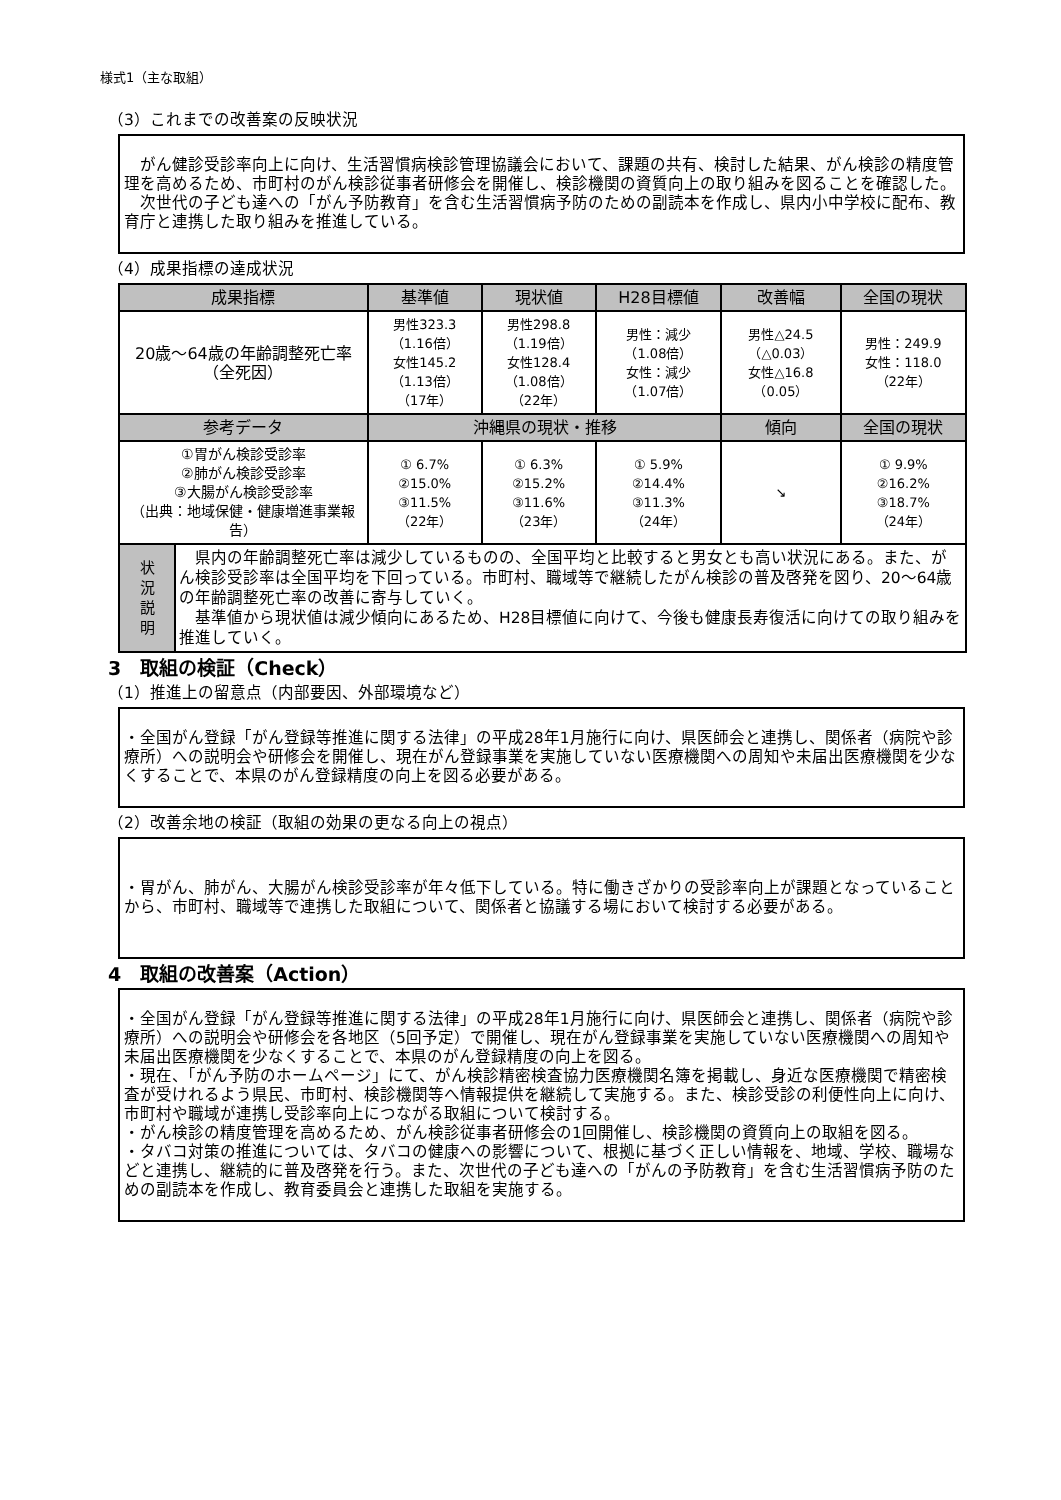様式1（主な取組）
（3）これまでの改善案の反映状況
　がん健診受診率向上に向け、生活習慣病検診管理協議会において、課題の共有、検討した結果、がん検診の精度管理を高めるため、市町村のがん検診従事者研修会を開催し、検診機関の資質向上の取り組みを図ることを確認した。
　次世代の子ども達への「がん予防教育」を含む生活習慣病予防のための副読本を作成し、県内小中学校に配布、教育庁と連携した取り組みを推進している。
（4）成果指標の達成状況
| 成果指標 | | 基準値 | 現状値 | H28目標値 | 改善幅 | 全国の現状 |
| --- | --- | --- | --- | --- | --- | --- |
| 20歳～64歳の年齢調整死亡率 （全死因） | | 男性323.3 （1.16倍） 女性145.2 （1.13倍） （17年） | 男性298.8 （1.19倍） 女性128.4 （1.08倍） （22年） | 男性：減少 （1.08倍） 女性：減少 （1.07倍） | 男性△24.5 （△0.03） 女性△16.8 （0.05） | 男性：249.9 女性：118.0 （22年） |
| 参考データ | | 沖縄県の現状・推移 | | | 傾向 | 全国の現状 |
| ①胃がん検診受診率 ②肺がん検診受診率 ③大腸がん検診受診率 （出典：地域保健・健康増進事業報告） | | ① 6.7% ②15.0% ③11.5% （22年） | ① 6.3% ②15.2% ③11.6% （23年） | ① 5.9% ②14.4% ③11.3% （24年） | ↘ | ① 9.9% ②16.2% ③18.7% （24年） |
| 状 況 説 明 | 県内の年齢調整死亡率は減少しているものの、全国平均と比較すると男女とも高い状況にある。また、がん検診受診率は全国平均を下回っている。市町村、職域等で継続したがん検診の普及啓発を図り、20～64歳の年齢調整死亡率の改善に寄与していく。 基準値から現状値は減少傾向にあるため、H28目標値に向けて、今後も健康長寿復活に向けての取り組みを推進していく。 | | | | | |
3　取組の検証（Check）
（1）推進上の留意点（内部要因、外部環境など）
・全国がん登録「がん登録等推進に関する法律」の平成28年1月施行に向け、県医師会と連携し、関係者（病院や診療所）への説明会や研修会を開催し、現在がん登録事業を実施していない医療機関への周知や未届出医療機関を少なくすることで、本県のがん登録精度の向上を図る必要がある。
（2）改善余地の検証（取組の効果の更なる向上の視点）
・胃がん、肺がん、大腸がん検診受診率が年々低下している。特に働きざかりの受診率向上が課題となっていることから、市町村、職域等で連携した取組について、関係者と協議する場において検討する必要がある。
4　取組の改善案（Action）
・全国がん登録「がん登録等推進に関する法律」の平成28年1月施行に向け、県医師会と連携し、関係者（病院や診療所）への説明会や研修会を各地区（5回予定）で開催し、現在がん登録事業を実施していない医療機関への周知や未届出医療機関を少なくすることで、本県のがん登録精度の向上を図る。
・現在、「がん予防のホームページ」にて、がん検診精密検査協力医療機関名簿を掲載し、身近な医療機関で精密検査が受けれるよう県民、市町村、検診機関等へ情報提供を継続して実施する。また、検診受診の利便性向上に向け、市町村や職域が連携し受診率向上につながる取組について検討する。
・がん検診の精度管理を高めるため、がん検診従事者研修会の1回開催し、検診機関の資質向上の取組を図る。
・タバコ対策の推進については、タバコの健康への影響について、根拠に基づく正しい情報を、地域、学校、職場などと連携し、継続的に普及啓発を行う。また、次世代の子ども達への「がんの予防教育」を含む生活習慣病予防のための副読本を作成し、教育委員会と連携した取組を実施する。